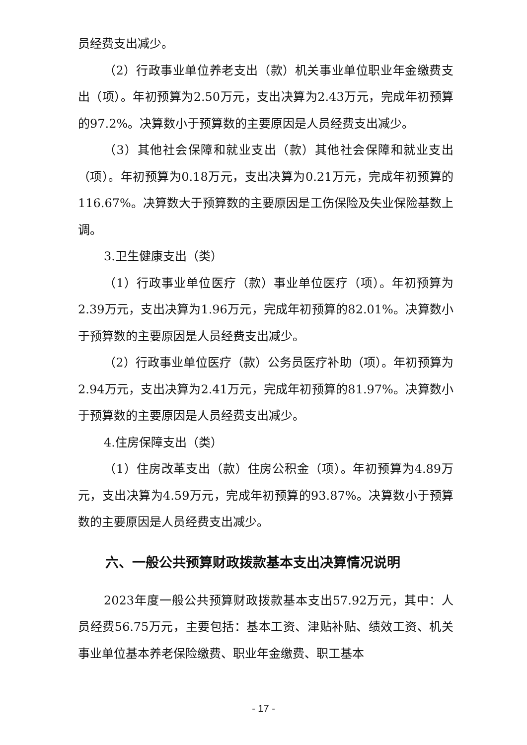员经费支出减少。
（2）行政事业单位养老支出（款）机关事业单位职业年金缴费支出（项）。年初预算为2.50万元，支出决算为2.43万元，完成年初预算的97.2%。决算数小于预算数的主要原因是人员经费支出减少。
（3）其他社会保障和就业支出（款）其他社会保障和就业支出（项）。年初预算为0.18万元，支出决算为0.21万元，完成年初预算的116.67%。决算数大于预算数的主要原因是工伤保险及失业保险基数上调。
3.卫生健康支出（类）
（1）行政事业单位医疗（款）事业单位医疗（项）。年初预算为2.39万元，支出决算为1.96万元，完成年初预算的82.01%。决算数小于预算数的主要原因是人员经费支出减少。
（2）行政事业单位医疗（款）公务员医疗补助（项）。年初预算为2.94万元，支出决算为2.41万元，完成年初预算的81.97%。决算数小于预算数的主要原因是人员经费支出减少。
4.住房保障支出（类）
（1）住房改革支出（款）住房公积金（项）。年初预算为4.89万元，支出决算为4.59万元，完成年初预算的93.87%。决算数小于预算数的主要原因是人员经费支出减少。
六、一般公共预算财政拨款基本支出决算情况说明
2023年度一般公共预算财政拨款基本支出57.92万元，其中：人员经费56.75万元，主要包括：基本工资、津贴补贴、绩效工资、机关事业单位基本养老保险缴费、职业年金缴费、职工基本
- 17 -